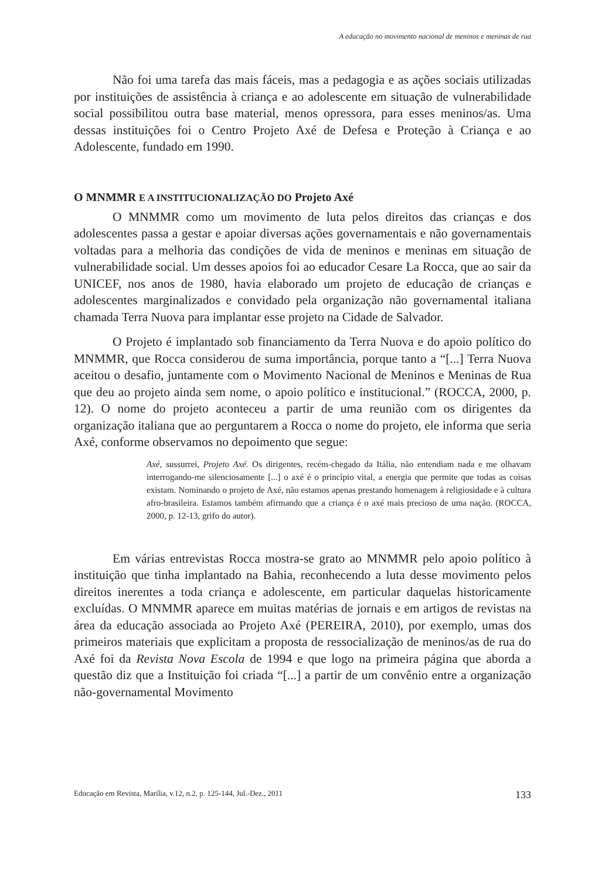A educação no movimento nacional de meninos e meninas de rua
Não foi uma tarefa das mais fáceis, mas a pedagogia e as ações sociais utilizadas por instituições de assistência à criança e ao adolescente em situação de vulnerabilidade social possibilitou outra base material, menos opressora, para esses meninos/as. Uma dessas instituições foi o Centro Projeto Axé de Defesa e Proteção à Criança e ao Adolescente, fundado em 1990.
O MNMMR E A INSTITUCIONALIZAÇÃO DO Projeto Axé
O MNMMR como um movimento de luta pelos direitos das crianças e dos adolescentes passa a gestar e apoiar diversas ações governamentais e não governamentais voltadas para a melhoria das condições de vida de meninos e meninas em situação de vulnerabilidade social. Um desses apoios foi ao educador Cesare La Rocca, que ao sair da UNICEF, nos anos de 1980, havia elaborado um projeto de educação de crianças e adolescentes marginalizados e convidado pela organização não governamental italiana chamada Terra Nuova para implantar esse projeto na Cidade de Salvador.
O Projeto é implantado sob financiamento da Terra Nuova e do apoio político do MNMMR, que Rocca considerou de suma importância, porque tanto a “[...] Terra Nuova aceitou o desafio, juntamente com o Movimento Nacional de Meninos e Meninas de Rua que deu ao projeto ainda sem nome, o apoio político e institucional.” (ROCCA, 2000, p. 12). O nome do projeto aconteceu a partir de uma reunião com os dirigentes da organização italiana que ao perguntarem a Rocca o nome do projeto, ele informa que seria Axé, conforme observamos no depoimento que segue:
Axé, sussurrei, Projeto Axé. Os dirigentes, recém-chegado da Itália, não entendiam nada e me olhavam interrogando-me silenciosamente [...] o axé é o princípio vital, a energia que permite que todas as coisas existam. Nominando o projeto de Axé, não estamos apenas prestando homenagem à religiosidade e à cultura afro-brasileira. Estamos também afirmando que a criança é o axé mais precioso de uma nação. (ROCCA, 2000, p. 12-13, grifo do autor).
Em várias entrevistas Rocca mostra-se grato ao MNMMR pelo apoio político à instituição que tinha implantado na Bahia, reconhecendo a luta desse movimento pelos direitos inerentes a toda criança e adolescente, em particular daquelas historicamente excluídas. O MNMMR aparece em muitas matérias de jornais e em artigos de revistas na área da educação associada ao Projeto Axé (PEREIRA, 2010), por exemplo, umas dos primeiros materiais que explicitam a proposta de ressocialização de meninos/as de rua do Axé foi da Revista Nova Escola de 1994 e que logo na primeira página que aborda a questão diz que a Instituição foi criada “[...] a partir de um convênio entre a organização não-governamental Movimento
Educação em Revista, Marília, v.12, n.2, p. 125-144, Jul.-Dez., 2011 133